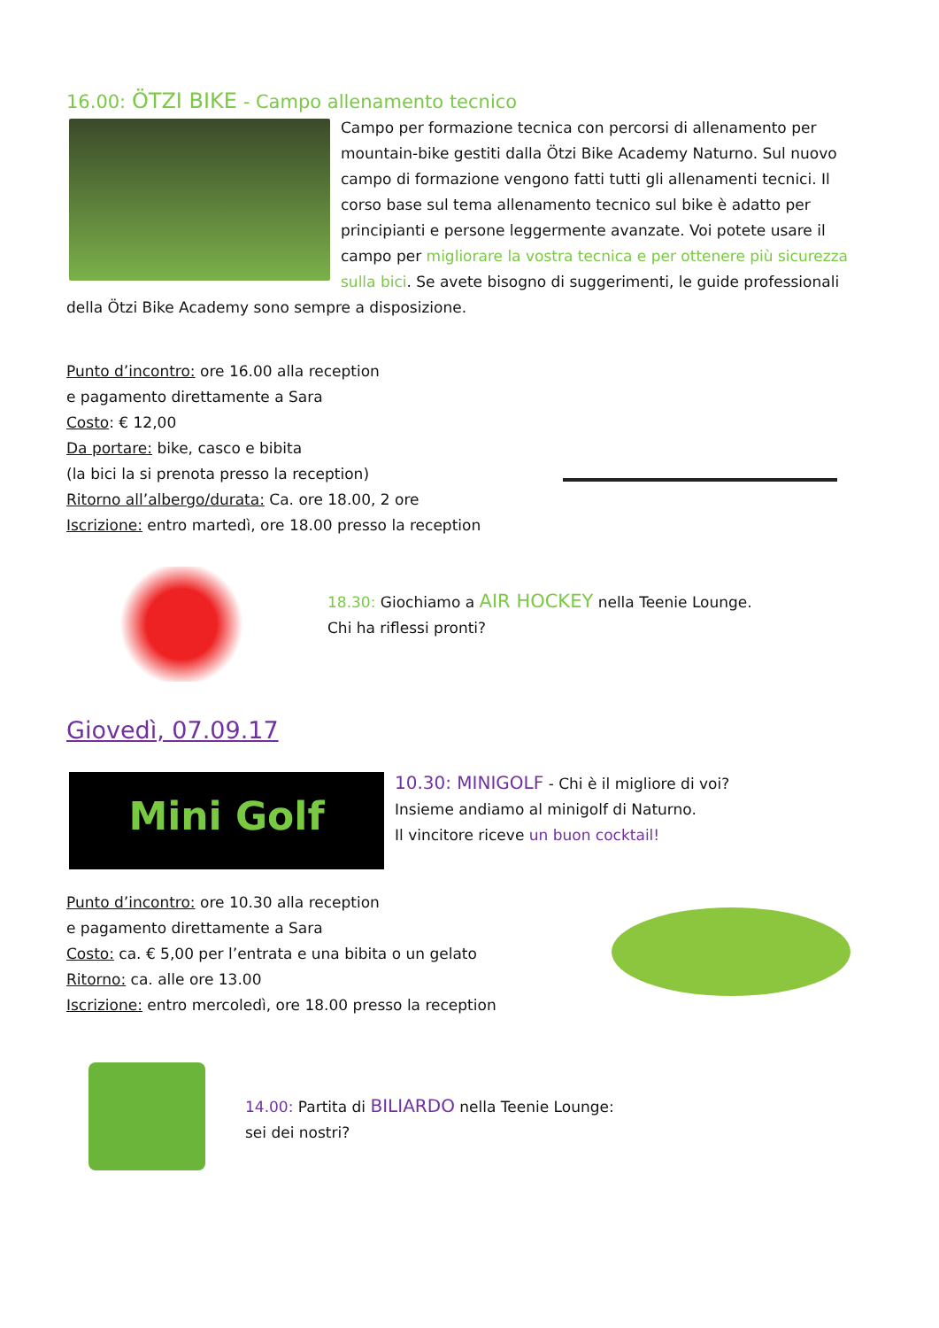16.00: ÖTZI BIKE - Campo allenamento tecnico
Campo per formazione tecnica con percorsi di allenamento per mountain-bike gestiti dalla Ötzi Bike Academy Naturno. Sul nuovo campo di formazione vengono fatti tutti gli allenamenti tecnici. Il corso base sul tema allenamento tecnico sul bike è adatto per principianti e persone leggermente avanzate. Voi potete usare il campo per migliorare la vostra tecnica e per ottenere più sicurezza sulla bici. Se avete bisogno di suggerimenti, le guide professionali della Ötzi Bike Academy sono sempre a disposizione.
Punto d’incontro: ore 16.00 alla reception
e pagamento direttamente a Sara
Costo: € 12,00
Da portare: bike, casco e bibita
(la bici la si prenota presso la reception)
Ritorno all’albergo/durata: Ca. ore 18.00, 2 ore
Iscrizione: entro martedì, ore 18.00 presso la reception
18.30: Giochiamo a AIR HOCKEY nella Teenie Lounge.
Chi ha riflessi pronti?
Giovedì, 07.09.17
Mini Golf
10.30: MINIGOLF - Chi è il migliore di voi?
Insieme andiamo al minigolf di Naturno.
Il vincitore riceve un buon cocktail!
Punto d’incontro: ore 10.30 alla reception
e pagamento direttamente a Sara
Costo: ca. € 5,00 per l’entrata e una bibita o un gelato
Ritorno: ca. alle ore 13.00
Iscrizione: entro mercoledì, ore 18.00 presso la reception
14.00: Partita di BILIARDO nella Teenie Lounge:
sei dei nostri?